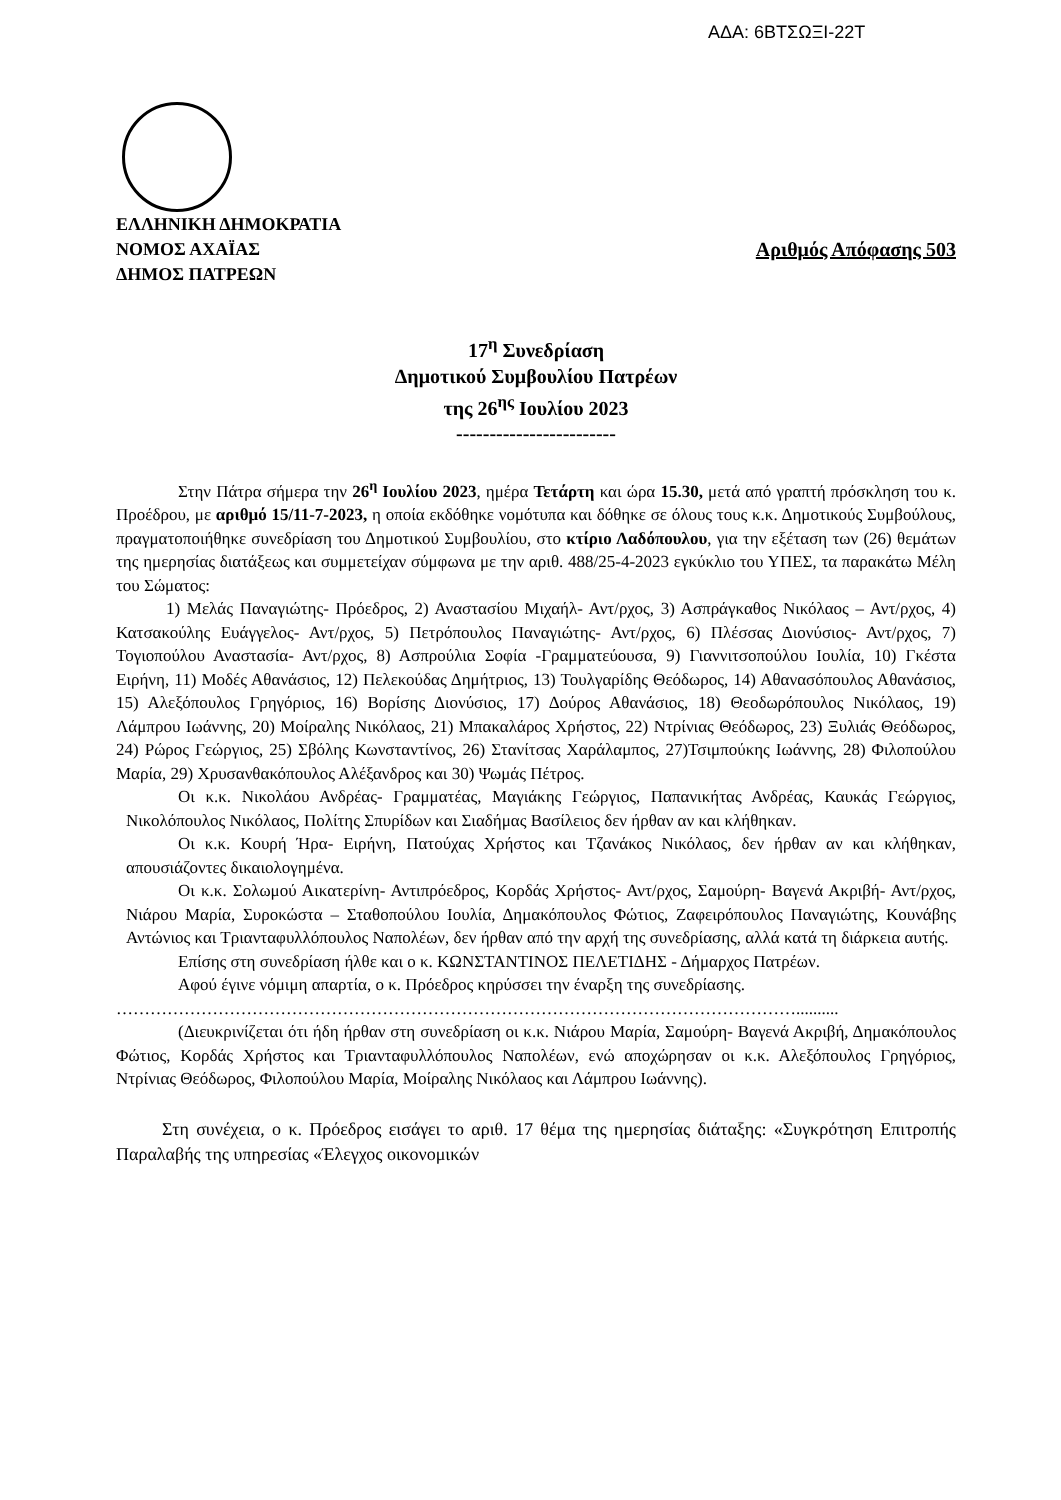ΑΔΑ: 6ΒΤΣΩΞΙ-22Τ
ΕΛΛΗΝΙΚΗ ΔΗΜΟΚΡΑΤΙΑ
ΝΟΜΟΣ ΑΧΑΪΑΣ Αριθμός Απόφασης 503
ΔΗΜΟΣ ΠΑΤΡΕΩΝ
17<sup>η</sup> Συνεδρίαση
Δημοτικού Συμβουλίου Πατρέων
της 26<sup>ης</sup> Ιουλίου 2023
------------------------
Στην Πάτρα σήμερα την 26<sup>η</sup> Ιουλίου 2023, ημέρα Τετάρτη και ώρα 15.30, μετά από γραπτή πρόσκληση του κ. Προέδρου, με αριθμό 15/11-7-2023, η οποία εκδόθηκε νομότυπα και δόθηκε σε όλους τους κ.κ. Δημοτικούς Συμβούλους, πραγματοποιήθηκε συνεδρίαση του Δημοτικού Συμβουλίου, στο κτίριο Λαδόπουλου, για την εξέταση των (26) θεμάτων της ημερησίας διατάξεως και συμμετείχαν σύμφωνα με την αριθ. 488/25-4-2023 εγκύκλιο του ΥΠΕΣ, τα παρακάτω Μέλη του Σώματος:
1) Μελάς Παναγιώτης- Πρόεδρος, 2) Αναστασίου Μιχαήλ- Αντ/ρχος, 3) Ασπράγκαθος Νικόλαος – Αντ/ρχος, 4) Κατσακούλης Ευάγγελος- Αντ/ρχος, 5) Πετρόπουλος Παναγιώτης- Αντ/ρχος, 6) Πλέσσας Διονύσιος- Αντ/ρχος, 7) Τογιοπούλου Αναστασία- Αντ/ρχος, 8) Ασπρούλια Σοφία -Γραμματεύουσα, 9) Γιαννιτσοπούλου Ιουλία, 10) Γκέστα Ειρήνη, 11) Μοδές Αθανάσιος, 12) Πελεκούδας Δημήτριος, 13) Τουλγαρίδης Θεόδωρος, 14) Αθανασόπουλος Αθανάσιος, 15) Αλεξόπουλος Γρηγόριος, 16) Βορίσης Διονύσιος, 17) Δούρος Αθανάσιος, 18) Θεοδωρόπουλος Νικόλαος, 19) Λάμπρου Ιωάννης, 20) Μοίραλης Νικόλαος, 21) Μπακαλάρος Χρήστος, 22) Ντρίνιας Θεόδωρος, 23) Ξυλιάς Θεόδωρος, 24) Ρώρος Γεώργιος, 25) Σβόλης Κωνσταντίνος, 26) Στανίτσας Χαράλαμπος, 27)Τσιμπούκης Ιωάννης, 28) Φιλοπούλου Μαρία, 29) Χρυσανθακόπουλος Αλέξανδρος και 30) Ψωμάς Πέτρος.
Οι κ.κ. Νικολάου Ανδρέας- Γραμματέας, Μαγιάκης Γεώργιος, Παπανικήτας Ανδρέας, Καυκάς Γεώργιος, Νικολόπουλος Νικόλαος, Πολίτης Σπυρίδων και Σιαδήμας Βασίλειος δεν ήρθαν αν και κλήθηκαν.
Οι κ.κ. Κουρή Ήρα- Ειρήνη, Πατούχας Χρήστος και Τζανάκος Νικόλαος, δεν ήρθαν αν και κλήθηκαν, απουσιάζοντες δικαιολογημένα.
Οι κ.κ. Σολωμού Αικατερίνη- Αντιπρόεδρος, Κορδάς Χρήστος- Αντ/ρχος, Σαμούρη- Βαγενά Ακριβή- Αντ/ρχος, Νιάρου Μαρία, Συροκώστα – Σταθοπούλου Ιουλία, Δημακόπουλος Φώτιος, Ζαφειρόπουλος Παναγιώτης, Κουνάβης Αντώνιος και Τριανταφυλλόπουλος Ναπολέων, δεν ήρθαν από την αρχή της συνεδρίασης, αλλά κατά τη διάρκεια αυτής.
Επίσης στη συνεδρίαση ήλθε και ο κ. ΚΩΝΣΤΑΝΤΙΝΟΣ ΠΕΛΕΤΙΔΗΣ - Δήμαρχος Πατρέων.
Αφού έγινε νόμιμη απαρτία, ο κ. Πρόεδρος κηρύσσει την έναρξη της συνεδρίασης.
…………………………………………………………………………………………………………..........
(Διευκρινίζεται ότι ήδη ήρθαν στη συνεδρίαση οι κ.κ. Νιάρου Μαρία, Σαμούρη- Βαγενά Ακριβή, Δημακόπουλος Φώτιος, Κορδάς Χρήστος και Τριανταφυλλόπουλος Ναπολέων, ενώ αποχώρησαν οι κ.κ. Αλεξόπουλος Γρηγόριος, Ντρίνιας Θεόδωρος, Φιλοπούλου Μαρία, Μοίραλης Νικόλαος και Λάμπρου Ιωάννης).
Στη συνέχεια, ο κ. Πρόεδρος εισάγει το αριθ. 17 θέμα της ημερησίας διάταξης: «Συγκρότηση Επιτροπής Παραλαβής της υπηρεσίας «Έλεγχος οικονομικών